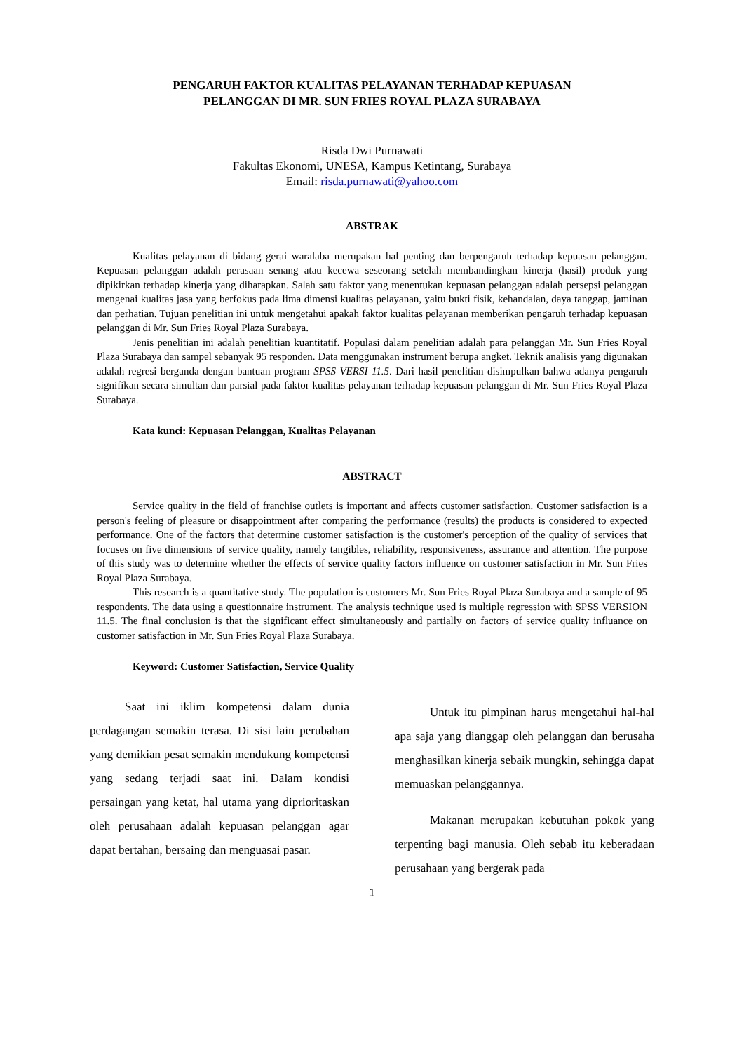PENGARUH FAKTOR KUALITAS PELAYANAN TERHADAP KEPUASAN
PELANGGAN DI MR. SUN FRIES ROYAL PLAZA SURABAYA
Risda Dwi Purnawati
Fakultas Ekonomi, UNESA, Kampus Ketintang, Surabaya
Email: risda.purnawati@yahoo.com
ABSTRAK
Kualitas pelayanan di bidang gerai waralaba merupakan hal penting dan berpengaruh terhadap kepuasan pelanggan. Kepuasan pelanggan adalah perasaan senang atau kecewa seseorang setelah membandingkan kinerja (hasil) produk yang dipikirkan terhadap kinerja yang diharapkan. Salah satu faktor yang menentukan kepuasan pelanggan adalah persepsi pelanggan mengenai kualitas jasa yang berfokus pada lima dimensi kualitas pelayanan, yaitu bukti fisik, kehandalan, daya tanggap, jaminan dan perhatian. Tujuan penelitian ini untuk mengetahui apakah faktor kualitas pelayanan memberikan pengaruh terhadap kepuasan pelanggan di Mr. Sun Fries Royal Plaza Surabaya.
Jenis penelitian ini adalah penelitian kuantitatif. Populasi dalam penelitian adalah para pelanggan Mr. Sun Fries Royal Plaza Surabaya dan sampel sebanyak 95 responden. Data menggunakan instrument berupa angket. Teknik analisis yang digunakan adalah regresi berganda dengan bantuan program SPSS VERSI 11.5. Dari hasil penelitian disimpulkan bahwa adanya pengaruh signifikan secara simultan dan parsial pada faktor kualitas pelayanan terhadap kepuasan pelanggan di Mr. Sun Fries Royal Plaza Surabaya.
Kata kunci: Kepuasan Pelanggan, Kualitas Pelayanan
ABSTRACT
Service quality in the field of franchise outlets is important and affects customer satisfaction. Customer satisfaction is a person's feeling of pleasure or disappointment after comparing the performance (results) the products is considered to expected performance. One of the factors that determine customer satisfaction is the customer's perception of the quality of services that focuses on five dimensions of service quality, namely tangibles, reliability, responsiveness, assurance and attention. The purpose of this study was to determine whether the effects of service quality factors influence on customer satisfaction in Mr. Sun Fries Royal Plaza Surabaya.
This research is a quantitative study. The population is customers Mr. Sun Fries Royal Plaza Surabaya and a sample of 95 respondents. The data using a questionnaire instrument. The analysis technique used is multiple regression with SPSS VERSION 11.5. The final conclusion is that the significant effect simultaneously and partially on factors of service quality influance on customer satisfaction in Mr. Sun Fries Royal Plaza Surabaya.
Keyword: Customer Satisfaction, Service Quality
Saat ini iklim kompetensi dalam dunia perdagangan semakin terasa. Di sisi lain perubahan yang demikian pesat semakin mendukung kompetensi yang sedang terjadi saat ini. Dalam kondisi persaingan yang ketat, hal utama yang diprioritaskan oleh perusahaan adalah kepuasan pelanggan agar dapat bertahan, bersaing dan menguasai pasar.
Untuk itu pimpinan harus mengetahui hal-hal apa saja yang dianggap oleh pelanggan dan berusaha menghasilkan kinerja sebaik mungkin, sehingga dapat memuaskan pelanggannya.
Makanan merupakan kebutuhan pokok yang terpenting bagi manusia. Oleh sebab itu keberadaan perusahaan yang bergerak pada
1